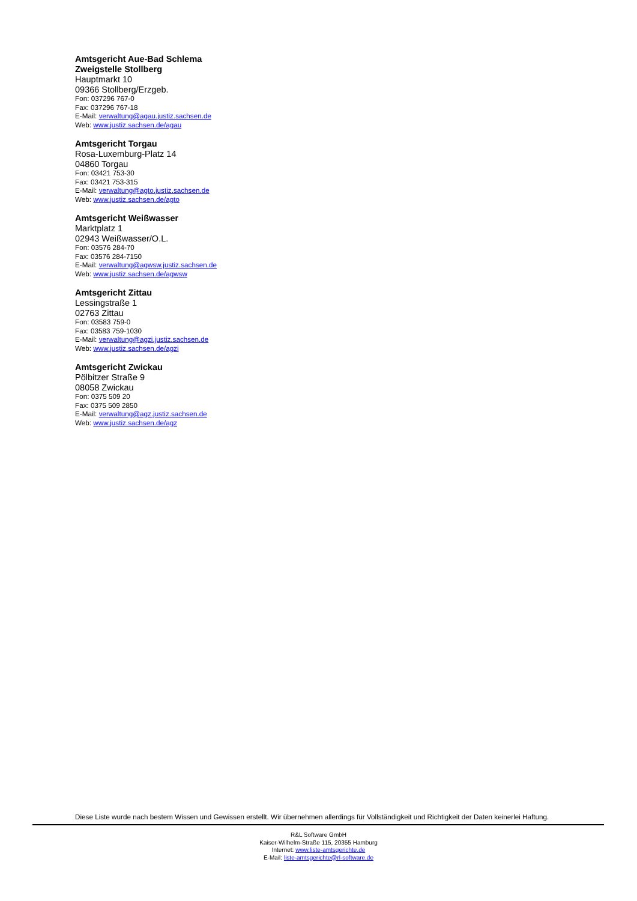Amtsgericht Aue-Bad Schlema
Zweigstelle Stollberg
Hauptmarkt 10
09366 Stollberg/Erzgeb.
Fon: 037296 767-0
Fax: 037296 767-18
E-Mail: verwaltung@agau.justiz.sachsen.de
Web: www.justiz.sachsen.de/agau
Amtsgericht Torgau
Rosa-Luxemburg-Platz 14
04860 Torgau
Fon: 03421 753-30
Fax: 03421 753-315
E-Mail: verwaltung@agto.justiz.sachsen.de
Web: www.justiz.sachsen.de/agto
Amtsgericht Weißwasser
Marktplatz 1
02943 Weißwasser/O.L.
Fon: 03576 284-70
Fax: 03576 284-7150
E-Mail: verwaltung@agwsw.justiz.sachsen.de
Web: www.justiz.sachsen.de/agwsw
Amtsgericht Zittau
Lessingstraße 1
02763 Zittau
Fon: 03583 759-0
Fax: 03583 759-1030
E-Mail: verwaltung@agzi.justiz.sachsen.de
Web: www.justiz.sachsen.de/agzi
Amtsgericht Zwickau
Pölbitzer Straße 9
08058 Zwickau
Fon: 0375 509 20
Fax: 0375 509 2850
E-Mail: verwaltung@agz.justiz.sachsen.de
Web: www.justiz.sachsen.de/agz
Diese Liste wurde nach bestem Wissen und Gewissen erstellt. Wir übernehmen allerdings für Vollständigkeit und Richtigkeit der Daten keinerlei Haftung.
R&L Software GmbH
Kaiser-Wilhelm-Straße 115, 20355 Hamburg
Internet: www.liste-amtsgerichte.de
E-Mail: liste-amtsgerichte@rl-software.de